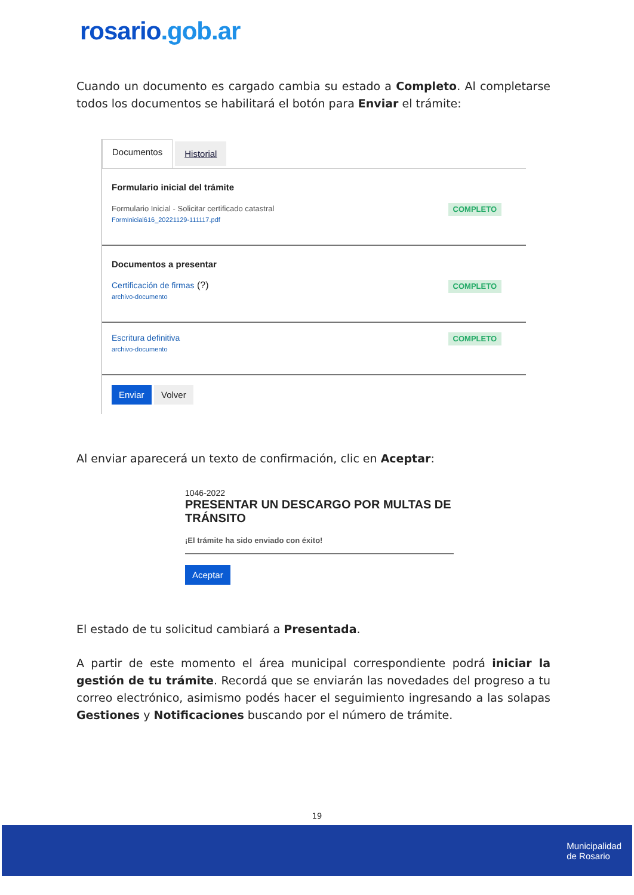rosario.gob.ar
Cuando un documento es cargado cambia su estado a Completo. Al completarse todos los documentos se habilitará el botón para Enviar el trámite:
Documentos
Historial
Formulario inicial del trámite
Formulario Inicial - Solicitar certificado catastral
FormInicial616_20221129-111117.pdf
COMPLETO
Documentos a presentar
Certificación de firmas (?)
archivo-documento
COMPLETO
Escritura definitiva
archivo-documento
COMPLETO
Enviar Volver
Al enviar aparecerá un texto de confirmación, clic en Aceptar:
1046-2022
PRESENTAR UN DESCARGO POR MULTAS DE TRÁNSITO
¡El trámite ha sido enviado con éxito!
Aceptar
El estado de tu solicitud cambiará a Presentada.
A partir de este momento el área municipal correspondiente podrá iniciar la gestión de tu trámite. Recordá que se enviarán las novedades del progreso a tu correo electrónico, asimismo podés hacer el seguimiento ingresando a las solapas Gestiones y Notificaciones buscando por el número de trámite.
19
Municipalidad
de Rosario